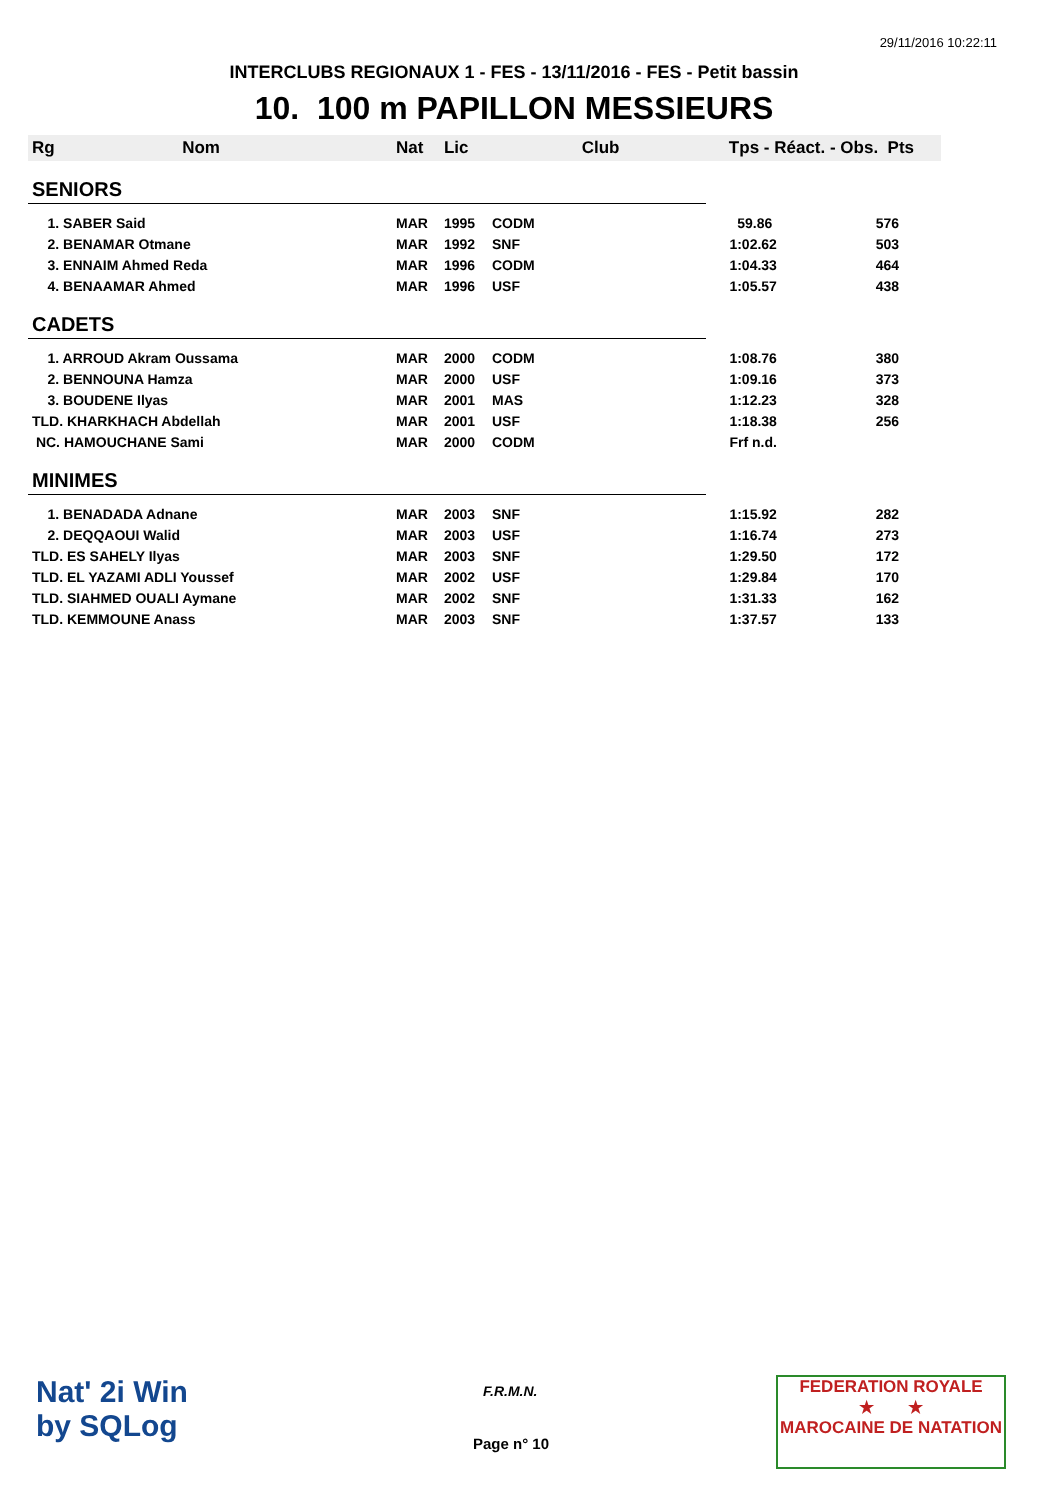29/11/2016 10:22:11
INTERCLUBS REGIONAUX 1 - FES - 13/11/2016 - FES - Petit bassin
10. 100 m PAPILLON MESSIEURS
| Rg Nom | | Nat | Lic | Club | Tps - Réact. - Obs. Pts | |
| --- | --- | --- | --- | --- | --- | --- |
| SENIORS | | | | | | |
| 1. SABER Said | | MAR | 1995 | CODM | 59.86 | 576 |
| 2. BENAMAR Otmane | | MAR | 1992 | SNF | 1:02.62 | 503 |
| 3. ENNAIM Ahmed Reda | | MAR | 1996 | CODM | 1:04.33 | 464 |
| 4. BENAAMAR Ahmed | | MAR | 1996 | USF | 1:05.57 | 438 |
| CADETS | | | | | | |
| 1. ARROUD Akram Oussama | | MAR | 2000 | CODM | 1:08.76 | 380 |
| 2. BENNOUNA Hamza | | MAR | 2000 | USF | 1:09.16 | 373 |
| 3. BOUDENE Ilyas | | MAR | 2001 | MAS | 1:12.23 | 328 |
| TLD. KHARKHACH Abdellah | | MAR | 2001 | USF | 1:18.38 | 256 |
| NC. HAMOUCHANE Sami | | MAR | 2000 | CODM | Frf n.d. | |
| MINIMES | | | | | | |
| 1. BENADADA Adnane | | MAR | 2003 | SNF | 1:15.92 | 282 |
| 2. DEQQAOUI Walid | | MAR | 2003 | USF | 1:16.74 | 273 |
| TLD. ES SAHELY Ilyas | | MAR | 2003 | SNF | 1:29.50 | 172 |
| TLD. EL YAZAMI ADLI Youssef | | MAR | 2002 | USF | 1:29.84 | 170 |
| TLD. SIAHMED OUALI Aymane | | MAR | 2002 | SNF | 1:31.33 | 162 |
| TLD. KEMMOUNE Anass | | MAR | 2003 | SNF | 1:37.57 | 133 |
Nat' 2i Win
by SQLog
F.R.M.N.
Page n° 10
FEDERATION ROYALE
★ ★
MAROCAINE DE NATATION